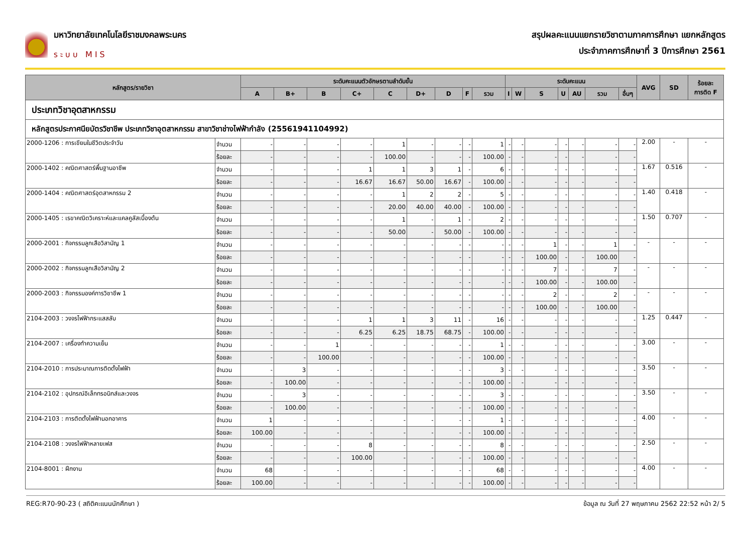มหาวิทยาลัยเทคโนโลยีราชมงคลพระนคร
ระบบ MIS
สรุปผลคะแนนแยกรายวิชาตามภาคการศึกษา แยกหลักสูตร
ประจำภาคการศึกษาที่ 3 ปีการศึกษา 2561
| หลักสูตร/รายวิชา | | ระดับคะแนนตัวอักษรตามลำดับขั้น | | | | | | | | | ระดับคะแนน | | | | | | | AVG | SD | ร้อยละ การติด F |
| --- | --- | --- | --- | --- | --- | --- | --- | --- | --- | --- | --- | --- | --- | --- | --- | --- | --- | --- | --- | --- |
| | | A | B+ | B | C+ | C | D+ | D | F | รวม | I | W | S | U | AU | รวม | อื่นๆ | | | |
| ประเภทวิชาอุตสาหกรรม | | | | | | | | | | | | | | | | | | | | |
| หลักสูตรประกาศนียบัตรวิชาชีพ ประเภทวิชาอุตสาหกรรม สาขาวิชาช่างไฟฟ้ากำลัง (25561941104992) | | | | | | | | | | | | | | | | | | | | |
| 2000-1206 : การเขียนในชีวิตประจำวัน | จำนวน | - | - | - | - | 1 | - | - | - | 1 | - | - | - | - | - | - | - | 2.00 | - | - |
| | ร้อยละ | - | - | - | - | 100.00 | - | - | - | 100.00 | - | - | - | - | - | - | - | | | |
| 2000-1402 : คณิตศาสตร์พื้นฐานอาชีพ | จำนวน | - | - | - | 1 | 1 | 3 | 1 | - | 6 | - | - | - | - | - | - | - | 1.67 | 0.516 | - |
| | ร้อยละ | - | - | - | 16.67 | 16.67 | 50.00 | 16.67 | - | 100.00 | - | - | - | - | - | - | - | | | |
| 2000-1404 : คณิตศาสตร์อุตสาหกรรม 2 | จำนวน | - | - | - | - | 1 | 2 | 2 | - | 5 | - | - | - | - | - | - | - | 1.40 | 0.418 | - |
| | ร้อยละ | - | - | - | - | 20.00 | 40.00 | 40.00 | - | 100.00 | - | - | - | - | - | - | - | | | |
| 2000-1405 : เรขาคณิตวิเคราะห์และแคลคูลัสเบื้องต้น | จำนวน | - | - | - | - | 1 | - | 1 | - | 2 | - | - | - | - | - | - | - | 1.50 | 0.707 | - |
| | ร้อยละ | - | - | - | - | 50.00 | - | 50.00 | - | 100.00 | - | - | - | - | - | - | - | | | |
| 2000-2001 : กิจกรรมลูกเสือวิสามัญ 1 | จำนวน | - | - | - | - | - | - | - | - | - | - | - | 1 | - | - | 1 | - | - | - | - |
| | ร้อยละ | - | - | - | - | - | - | - | - | - | - | - | 100.00 | - | - | 100.00 | - | | | |
| 2000-2002 : กิจกรรมลูกเสือวิสามัญ 2 | จำนวน | - | - | - | - | - | - | - | - | - | - | - | 7 | - | - | 7 | - | - | - | - |
| | ร้อยละ | - | - | - | - | - | - | - | - | - | - | - | 100.00 | - | - | 100.00 | - | | | |
| 2000-2003 : กิจกรรมองค์การวิชาชีพ 1 | จำนวน | - | - | - | - | - | - | - | - | - | - | - | 2 | - | - | 2 | - | - | - | - |
| | ร้อยละ | - | - | - | - | - | - | - | - | - | - | - | 100.00 | - | - | 100.00 | - | | | |
| 2104-2003 : วงจรไฟฟ้ากระแสสลับ | จำนวน | - | - | - | 1 | 1 | 3 | 11 | - | 16 | - | - | - | - | - | - | - | 1.25 | 0.447 | - |
| | ร้อยละ | - | - | - | 6.25 | 6.25 | 18.75 | 68.75 | - | 100.00 | - | - | - | - | - | - | - | | | |
| 2104-2007 : เครื่องทำความเย็น | จำนวน | - | - | 1 | - | - | - | - | - | 1 | - | - | - | - | - | - | - | 3.00 | - | - |
| | ร้อยละ | - | - | 100.00 | - | - | - | - | - | 100.00 | - | - | - | - | - | - | - | | | |
| 2104-2010 : การประมาณการติดตั้งไฟฟ้า | จำนวน | - | 3 | - | - | - | - | - | - | 3 | - | - | - | - | - | - | - | 3.50 | - | - |
| | ร้อยละ | - | 100.00 | - | - | - | - | - | - | 100.00 | - | - | - | - | - | - | - | | | |
| 2104-2102 : อุปกรณ์อิเล็กทรอนิกส์และวงจร | จำนวน | - | 3 | - | - | - | - | - | - | 3 | - | - | - | - | - | - | - | 3.50 | - | - |
| | ร้อยละ | - | 100.00 | - | - | - | - | - | - | 100.00 | - | - | - | - | - | - | - | | | |
| 2104-2103 : การติดตั้งไฟฟ้านอกอาคาร | จำนวน | 1 | - | - | - | - | - | - | - | 1 | - | - | - | - | - | - | - | 4.00 | - | - |
| | ร้อยละ | 100.00 | - | - | - | - | - | - | - | 100.00 | - | - | - | - | - | - | - | | | |
| 2104-2108 : วงจรไฟฟ้าหลายเฟส | จำนวน | - | - | - | 8 | - | - | - | - | 8 | - | - | - | - | - | - | - | 2.50 | - | - |
| | ร้อยละ | - | - | - | 100.00 | - | - | - | - | 100.00 | - | - | - | - | - | - | - | | | |
| 2104-8001 : ฝึกงาน | จำนวน | 68 | - | - | - | - | - | - | - | 68 | - | - | - | - | - | - | - | 4.00 | - | - |
| | ร้อยละ | 100.00 | - | - | - | - | - | - | - | 100.00 | - | - | - | - | - | - | - | | | |
REG:R70-90-23 ( สถิติคะแนนนักศึกษา ) ข้อมูล ณ วันที่ 27 พฤษภาคม 2562 22:52 หน้า 2/ 5